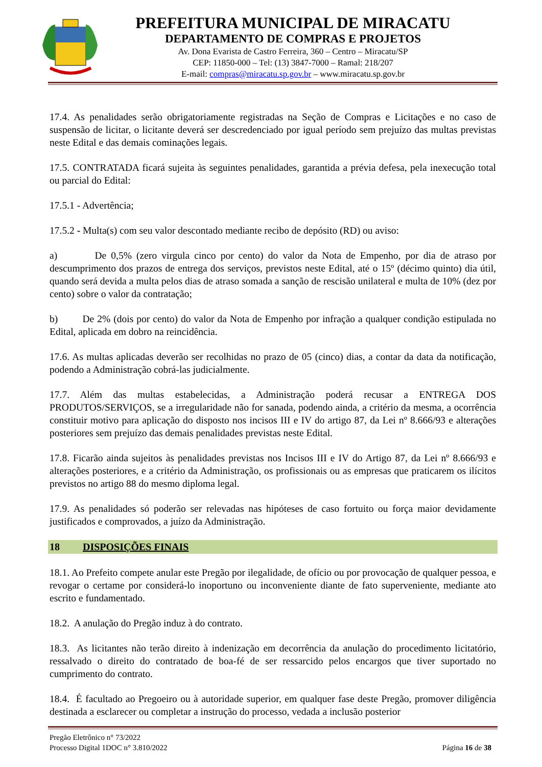PREFEITURA MUNICIPAL DE MIRACATU
DEPARTAMENTO DE COMPRAS E PROJETOS
Av. Dona Evarista de Castro Ferreira, 360 – Centro – Miracatu/SP
CEP: 11850-000 – Tel: (13) 3847-7000 – Ramal: 218/207
E-mail: compras@miracatu.sp.gov.br – www.miracatu.sp.gov.br
17.4. As penalidades serão obrigatoriamente registradas na Seção de Compras e Licitações e no caso de suspensão de licitar, o licitante deverá ser descredenciado por igual período sem prejuízo das multas previstas neste Edital e das demais cominações legais.
17.5. CONTRATADA ficará sujeita às seguintes penalidades, garantida a prévia defesa, pela inexecução total ou parcial do Edital:
17.5.1 - Advertência;
17.5.2 - Multa(s) com seu valor descontado mediante recibo de depósito (RD) ou aviso:
a) De 0,5% (zero virgula cinco por cento) do valor da Nota de Empenho, por dia de atraso por descumprimento dos prazos de entrega dos serviços, previstos neste Edital, até o 15º (décimo quinto) dia útil, quando será devida a multa pelos dias de atraso somada a sanção de rescisão unilateral e multa de 10% (dez por cento) sobre o valor da contratação;
b) De 2% (dois por cento) do valor da Nota de Empenho por infração a qualquer condição estipulada no Edital, aplicada em dobro na reincidência.
17.6. As multas aplicadas deverão ser recolhidas no prazo de 05 (cinco) dias, a contar da data da notificação, podendo a Administração cobrá-las judicialmente.
17.7. Além das multas estabelecidas, a Administração poderá recusar a ENTREGA DOS PRODUTOS/SERVIÇOS, se a irregularidade não for sanada, podendo ainda, a critério da mesma, a ocorrência constituir motivo para aplicação do disposto nos incisos III e IV do artigo 87, da Lei nº 8.666/93 e alterações posteriores sem prejuízo das demais penalidades previstas neste Edital.
17.8. Ficarão ainda sujeitos às penalidades previstas nos Incisos III e IV do Artigo 87, da Lei nº 8.666/93 e alterações posteriores, e a critério da Administração, os profissionais ou as empresas que praticarem os ilícitos previstos no artigo 88 do mesmo diploma legal.
17.9. As penalidades só poderão ser relevadas nas hipóteses de caso fortuito ou força maior devidamente justificados e comprovados, a juízo da Administração.
18 DISPOSIÇÕES FINAIS
18.1. Ao Prefeito compete anular este Pregão por ilegalidade, de ofício ou por provocação de qualquer pessoa, e revogar o certame por considerá-lo inoportuno ou inconveniente diante de fato superveniente, mediante ato escrito e fundamentado.
18.2. A anulação do Pregão induz à do contrato.
18.3. As licitantes não terão direito à indenização em decorrência da anulação do procedimento licitatório, ressalvado o direito do contratado de boa-fé de ser ressarcido pelos encargos que tiver suportado no cumprimento do contrato.
18.4. É facultado ao Pregoeiro ou à autoridade superior, em qualquer fase deste Pregão, promover diligência destinada a esclarecer ou completar a instrução do processo, vedada a inclusão posterior
Pregão Eletrônico n° 73/2022
Processo Digital 1DOC n° 3.810/2022
Página 16 de 38